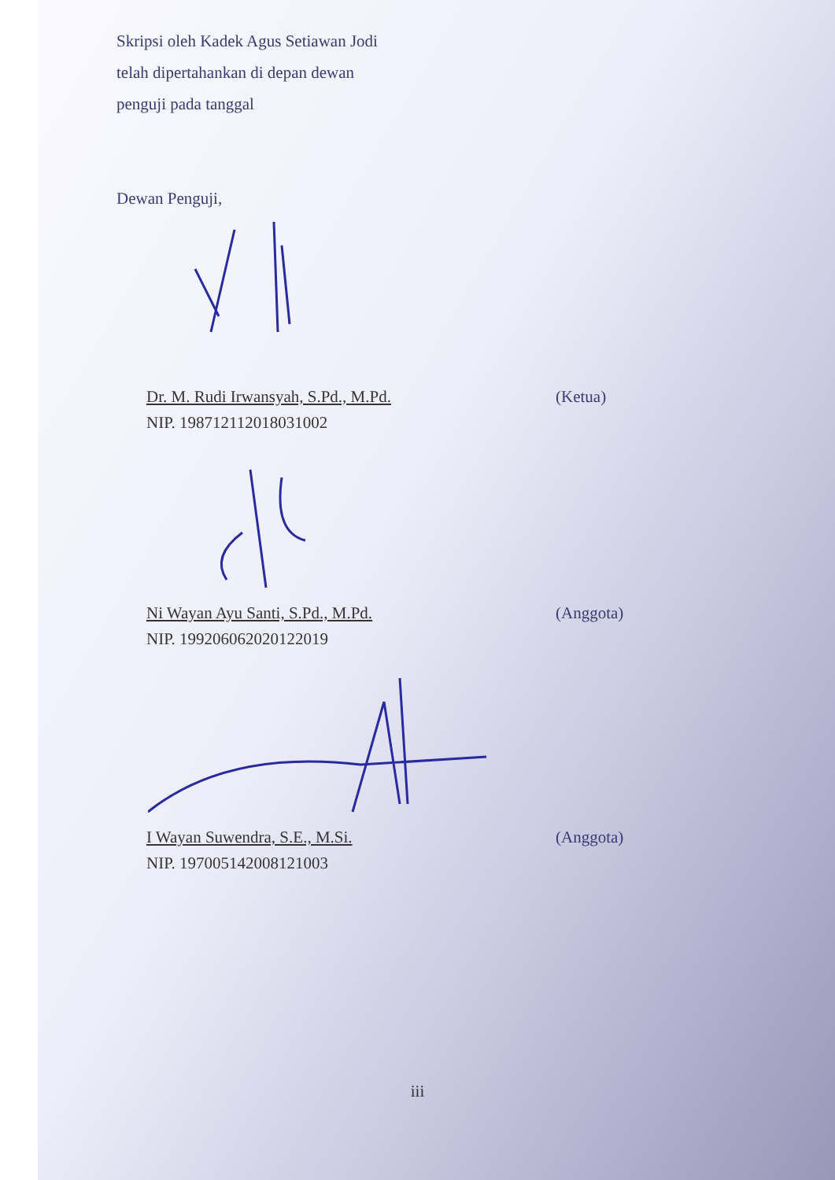Skripsi oleh Kadek Agus Setiawan Jodi
telah dipertahankan di depan dewan
penguji pada tanggal
Dewan Penguji,
Dr. M. Rudi Irwansyah, S.Pd., M.Pd. (Ketua)
NIP. 198712112018031002
Ni Wayan Ayu Santi, S.Pd., M.Pd. (Anggota)
NIP. 199206062020122019
I Wayan Suwendra, S.E., M.Si. (Anggota)
NIP. 197005142008121003
iii